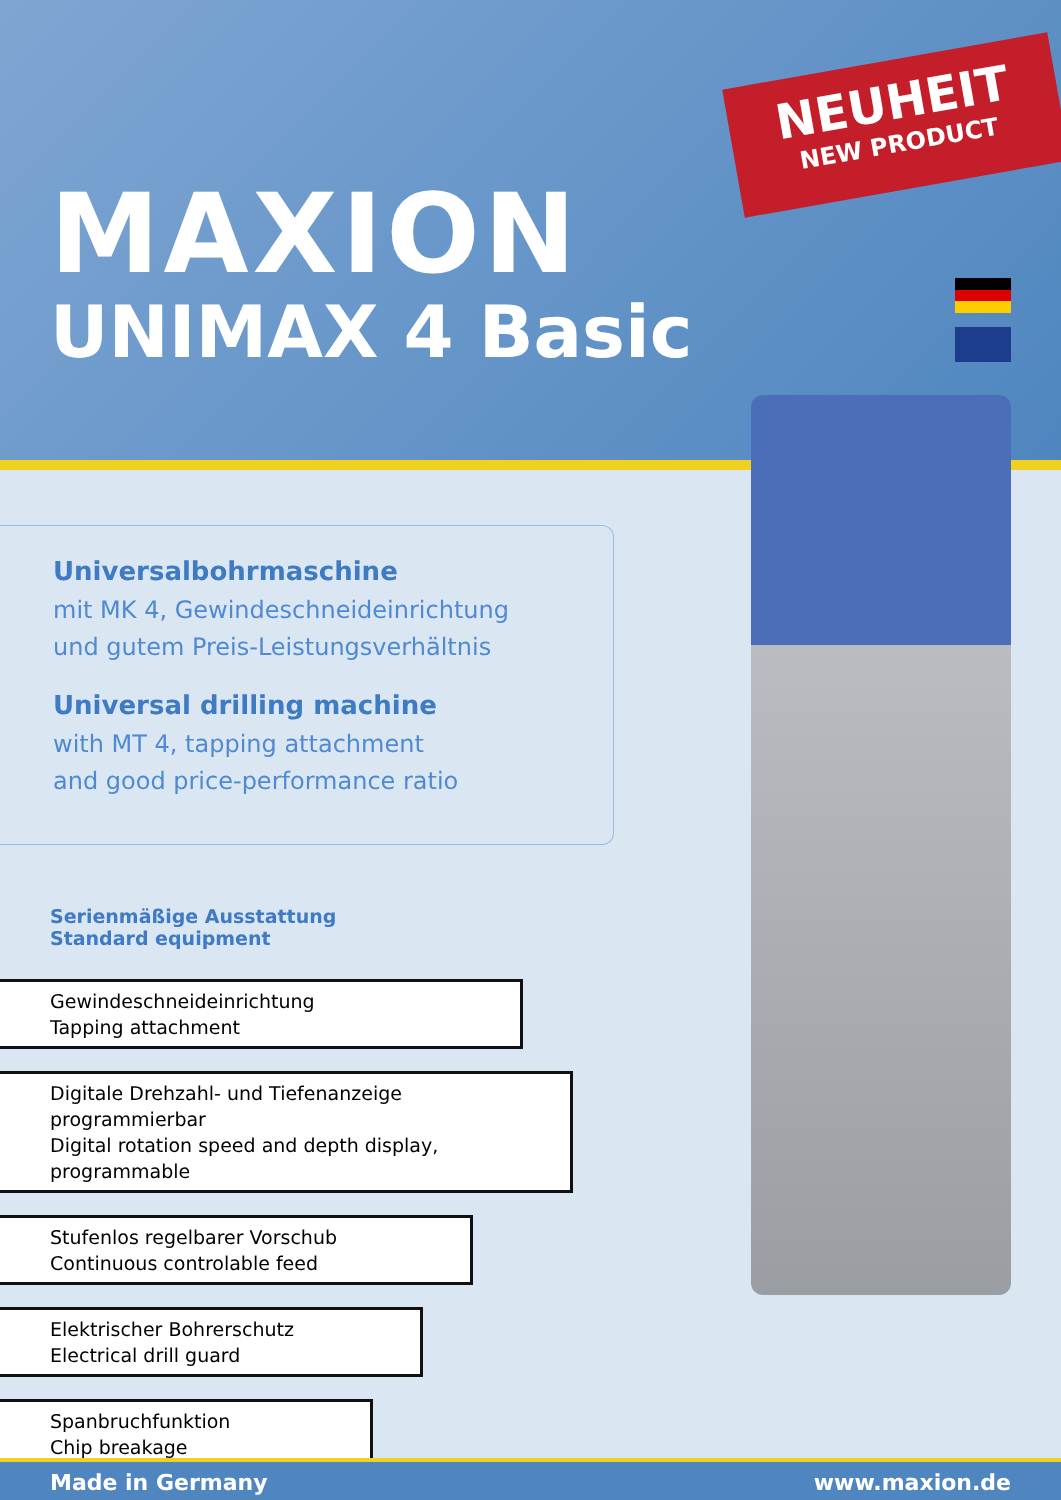NEUHEIT
NEW PRODUCT
MAXION
UNIMAX 4 Basic
Universalbohrmaschine
mit MK 4, Gewindeschneideinrichtung
und gutem Preis-Leistungsverhältnis
Universal drilling machine
with MT 4, tapping attachment
and good price-performance ratio
Serienmäßige Ausstattung
Standard equipment
Gewindeschneideinrichtung
Tapping attachment
Digitale Drehzahl- und Tiefenanzeige programmierbar
Digital rotation speed and depth display, programmable
Stufenlos regelbarer Vorschub
Continuous controlable feed
Elektrischer Bohrerschutz
Electrical drill guard
Spanbruchfunktion
Chip breakage
Made in Germany www.maxion.de